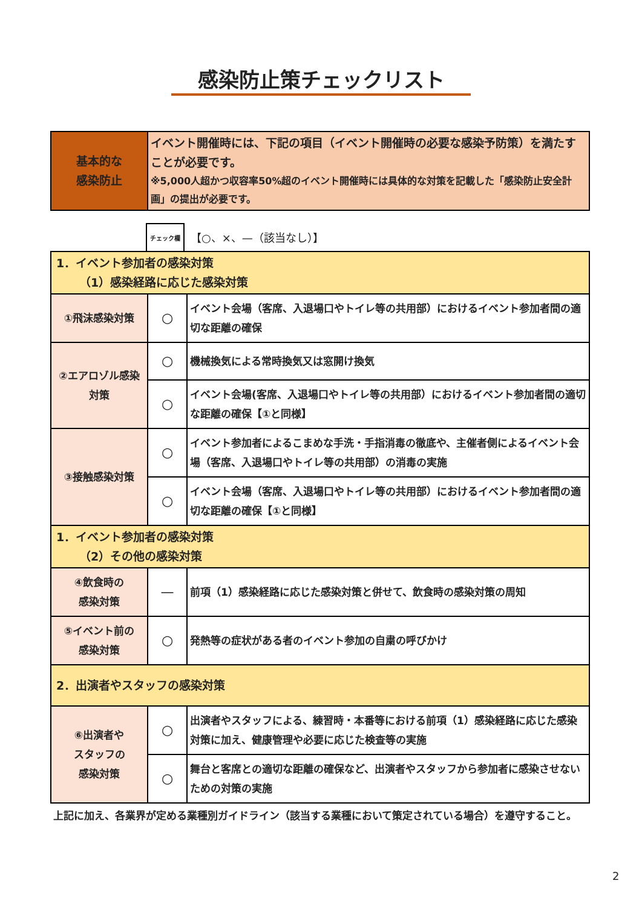感染防止策チェックリスト
| 基本的な 感染防止 | イベント開催時には、下記の項目（イベント開催時の必要な感染予防策）を満たすことが必要です。 ※5,000人超かつ収容率50%超のイベント開催時には具体的な対策を記載した「感染防止安全計画」の提出が必要です。 |
チェック欄 【○、×、—（該当なし）】
| 1．イベント参加者の感染対策 （1）感染経路に応じた感染対策 | | |
| ①飛沫感染対策 | ○ | イベント会場（客席、入退場口やトイレ等の共用部）におけるイベント参加者間の適切な距離の確保 |
| ②エアロゾル感染対策 | ○ | 機械換気による常時換気又は窓開け換気 |
| | ○ | イベント会場(客席、入退場口やトイレ等の共用部）におけるイベント参加者間の適切な距離の確保【①と同様】 |
| ③接触感染対策 | ○ | イベント参加者によるこまめな手洗・手指消毒の徹底や、主催者側によるイベント会場（客席、入退場口やトイレ等の共用部）の消毒の実施 |
| | ○ | イベント会場（客席、入退場口やトイレ等の共用部）におけるイベント参加者間の適切な距離の確保【①と同様】 |
| 1．イベント参加者の感染対策 （2）その他の感染対策 | | |
| ④飲食時の 感染対策 | — | 前項（1）感染経路に応じた感染対策と併せて、飲食時の感染対策の周知 |
| ⑤イベント前の 感染対策 | ○ | 発熱等の症状がある者のイベント参加の自粛の呼びかけ |
| 2．出演者やスタッフの感染対策 | | |
| ⑥出演者や スタッフの 感染対策 | ○ | 出演者やスタッフによる、練習時・本番等における前項（1）感染経路に応じた感染対策に加え、健康管理や必要に応じた検査等の実施 |
| | ○ | 舞台と客席との適切な距離の確保など、出演者やスタッフから参加者に感染させないための対策の実施 |
上記に加え、各業界が定める業種別ガイドライン（該当する業種において策定されている場合）を遵守すること。
2